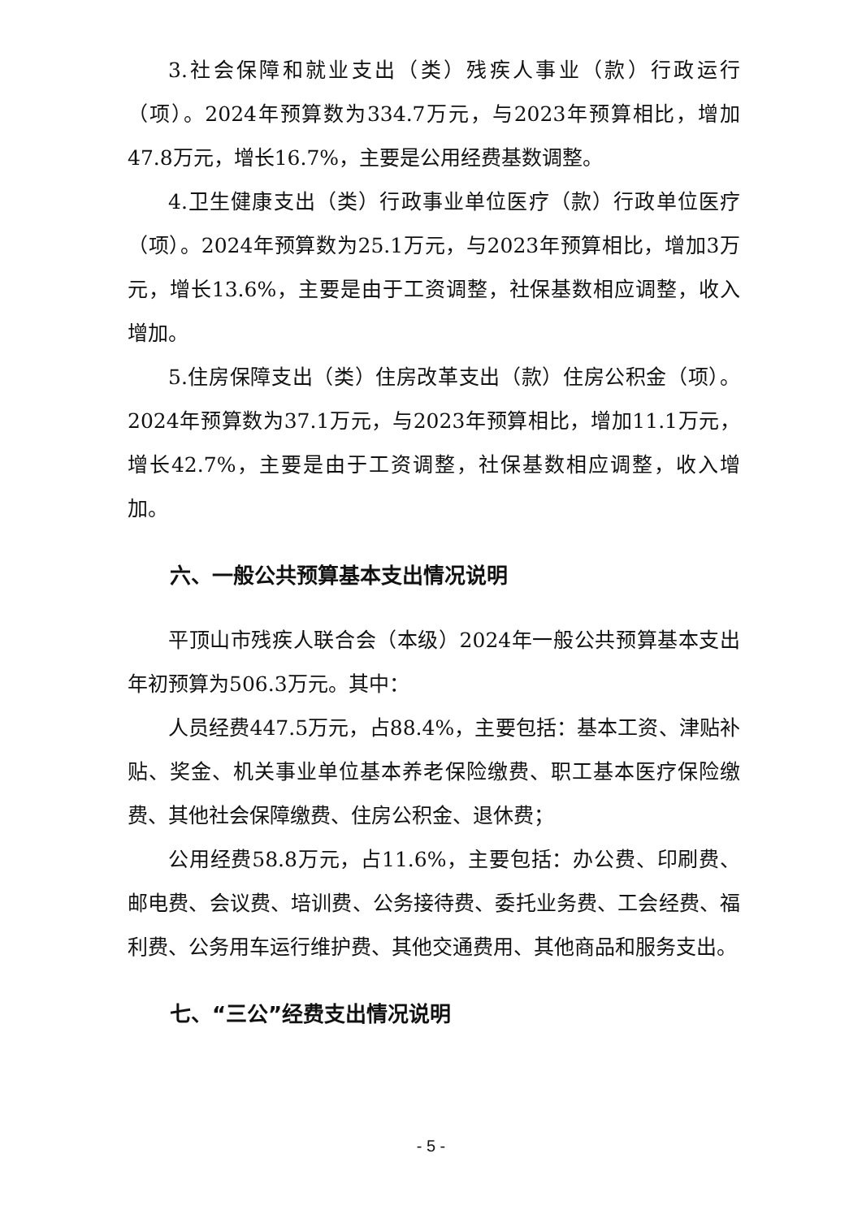3.社会保障和就业支出（类）残疾人事业（款）行政运行（项）。2024年预算数为334.7万元，与2023年预算相比，增加47.8万元，增长16.7%，主要是公用经费基数调整。
4.卫生健康支出（类）行政事业单位医疗（款）行政单位医疗（项）。2024年预算数为25.1万元，与2023年预算相比，增加3万元，增长13.6%，主要是由于工资调整，社保基数相应调整，收入增加。
5.住房保障支出（类）住房改革支出（款）住房公积金（项）。2024年预算数为37.1万元，与2023年预算相比，增加11.1万元，增长42.7%，主要是由于工资调整，社保基数相应调整，收入增加。
六、一般公共预算基本支出情况说明
平顶山市残疾人联合会（本级）2024年一般公共预算基本支出年初预算为506.3万元。其中：
人员经费447.5万元，占88.4%，主要包括：基本工资、津贴补贴、奖金、机关事业单位基本养老保险缴费、职工基本医疗保险缴费、其他社会保障缴费、住房公积金、退休费；
公用经费58.8万元，占11.6%，主要包括：办公费、印刷费、邮电费、会议费、培训费、公务接待费、委托业务费、工会经费、福利费、公务用车运行维护费、其他交通费用、其他商品和服务支出。
七、“三公”经费支出情况说明
- 5 -